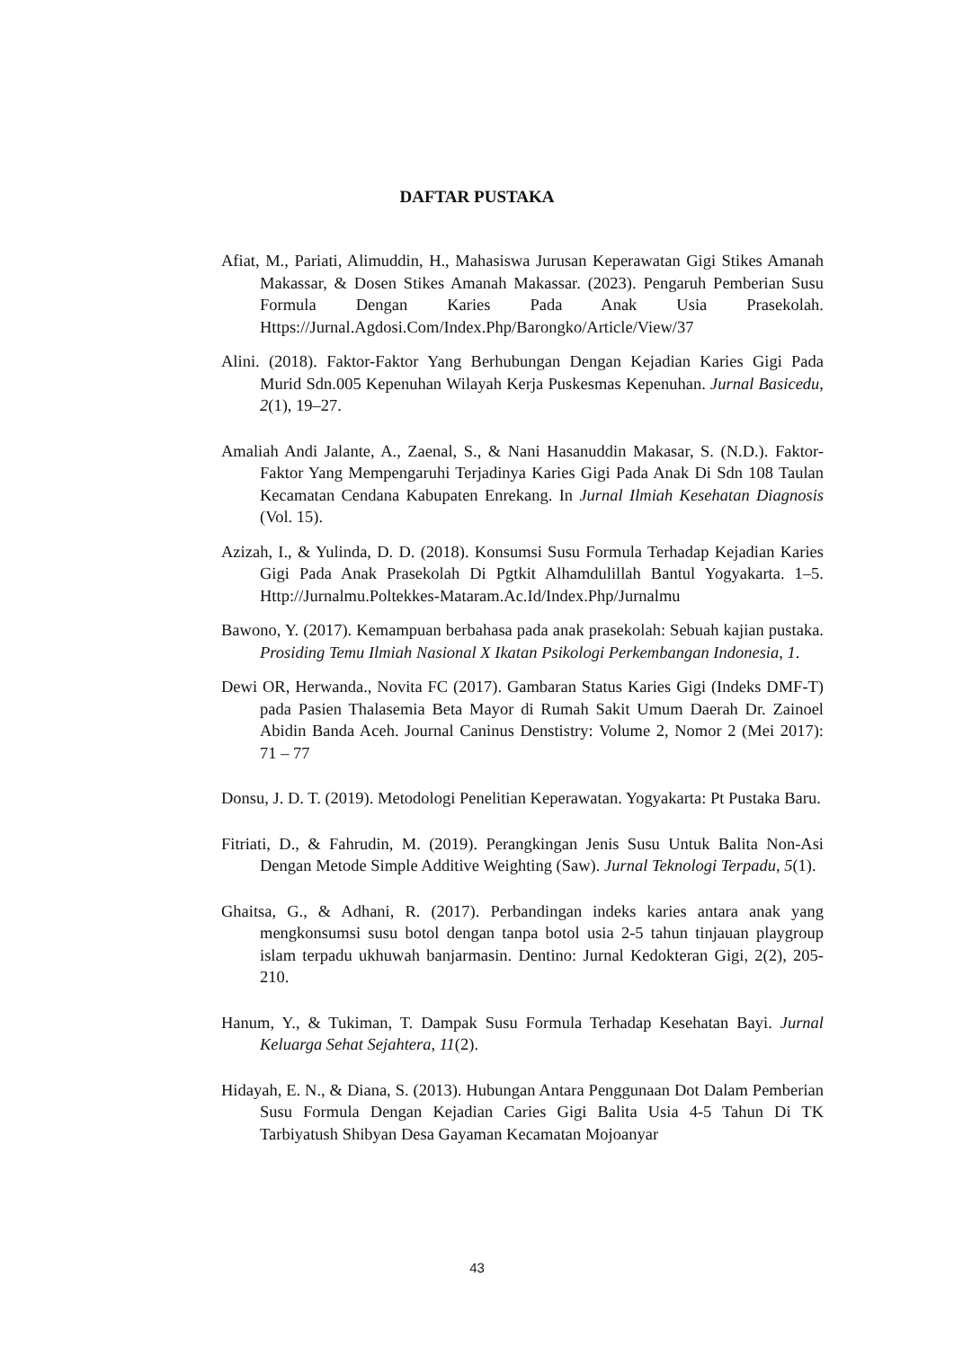DAFTAR PUSTAKA
Afiat, M., Pariati, Alimuddin, H., Mahasiswa Jurusan Keperawatan Gigi Stikes Amanah Makassar, & Dosen Stikes Amanah Makassar. (2023). Pengaruh Pemberian Susu Formula Dengan Karies Pada Anak Usia Prasekolah. Https://Jurnal.Agdosi.Com/Index.Php/Barongko/Article/View/37
Alini. (2018). Faktor-Faktor Yang Berhubungan Dengan Kejadian Karies Gigi Pada Murid Sdn.005 Kepenuhan Wilayah Kerja Puskesmas Kepenuhan. Jurnal Basicedu, 2(1), 19–27.
Amaliah Andi Jalante, A., Zaenal, S., & Nani Hasanuddin Makasar, S. (N.D.). Faktor-Faktor Yang Mempengaruhi Terjadinya Karies Gigi Pada Anak Di Sdn 108 Taulan Kecamatan Cendana Kabupaten Enrekang. In Jurnal Ilmiah Kesehatan Diagnosis (Vol. 15).
Azizah, I., & Yulinda, D. D. (2018). Konsumsi Susu Formula Terhadap Kejadian Karies Gigi Pada Anak Prasekolah Di Pgtkit Alhamdulillah Bantul Yogyakarta. 1–5. Http://Jurnalmu.Poltekkes-Mataram.Ac.Id/Index.Php/Jurnalmu
Bawono, Y. (2017). Kemampuan berbahasa pada anak prasekolah: Sebuah kajian pustaka. Prosiding Temu Ilmiah Nasional X Ikatan Psikologi Perkembangan Indonesia, 1.
Dewi OR, Herwanda., Novita FC (2017). Gambaran Status Karies Gigi (Indeks DMF-T) pada Pasien Thalasemia Beta Mayor di Rumah Sakit Umum Daerah Dr. Zainoel Abidin Banda Aceh. Journal Caninus Denstistry: Volume 2, Nomor 2 (Mei 2017): 71 – 77
Donsu, J. D. T. (2019). Metodologi Penelitian Keperawatan. Yogyakarta: Pt Pustaka Baru.
Fitriati, D., & Fahrudin, M. (2019). Perangkingan Jenis Susu Untuk Balita Non-Asi Dengan Metode Simple Additive Weighting (Saw). Jurnal Teknologi Terpadu, 5(1).
Ghaitsa, G., & Adhani, R. (2017). Perbandingan indeks karies antara anak yang mengkonsumsi susu botol dengan tanpa botol usia 2-5 tahun tinjauan playgroup islam terpadu ukhuwah banjarmasin. Dentino: Jurnal Kedokteran Gigi, 2(2), 205-210.
Hanum, Y., & Tukiman, T. Dampak Susu Formula Terhadap Kesehatan Bayi. Jurnal Keluarga Sehat Sejahtera, 11(2).
Hidayah, E. N., & Diana, S. (2013). Hubungan Antara Penggunaan Dot Dalam Pemberian Susu Formula Dengan Kejadian Caries Gigi Balita Usia 4-5 Tahun Di TK Tarbiyatush Shibyan Desa Gayaman Kecamatan Mojoanyar
43